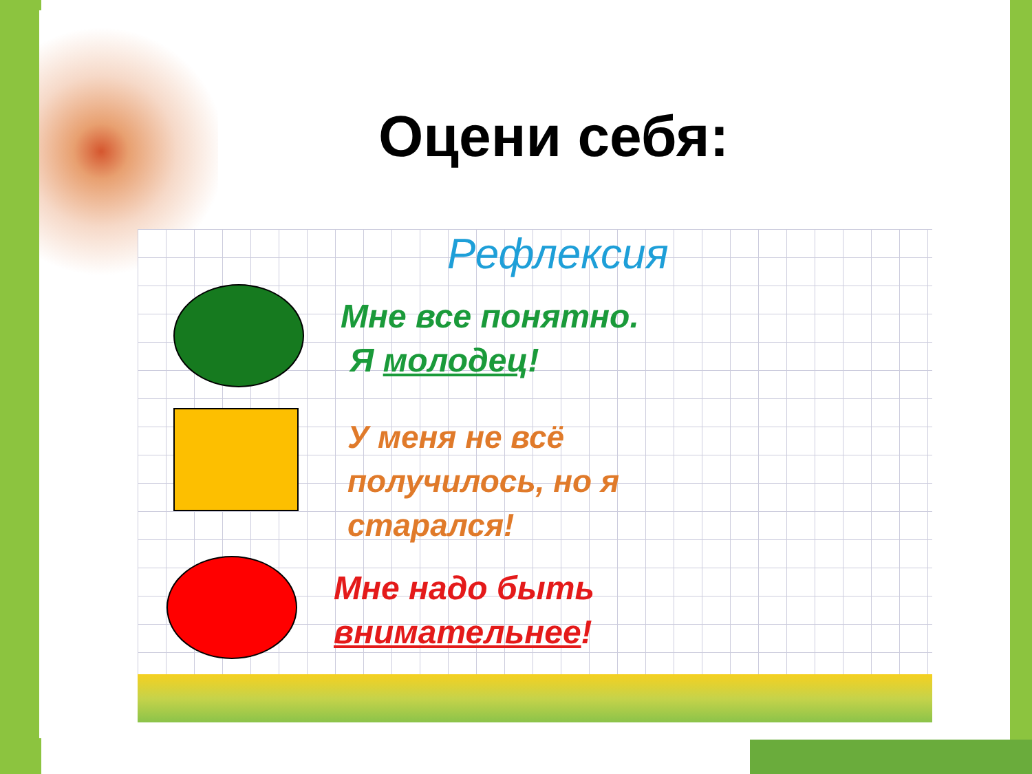Оцени себя:
Рефлексия
Мне все понятно.
Я молодец!
У меня не всё
получилось, но я
старался!
Мне надо быть
внимательнее!